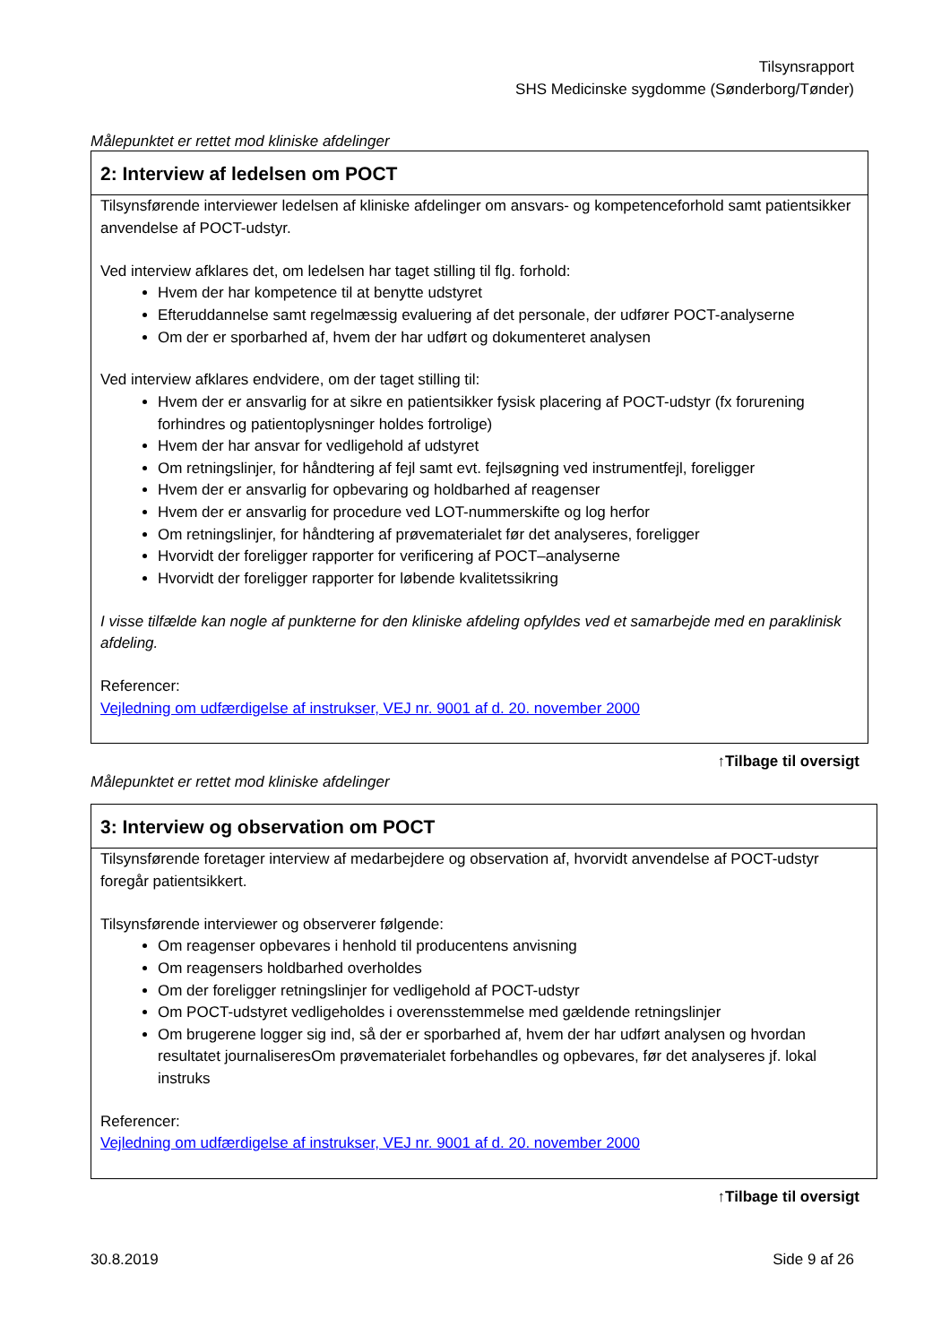Tilsynsrapport
SHS Medicinske sygdomme (Sønderborg/Tønder)
Målepunktet er rettet mod kliniske afdelinger
2: Interview af ledelsen om POCT
Tilsynsførende interviewer ledelsen af kliniske afdelinger om ansvars- og kompetenceforhold samt patientsikker anvendelse af POCT-udstyr.
Ved interview afklares det, om ledelsen har taget stilling til flg. forhold:
Hvem der har kompetence til at benytte udstyret
Efteruddannelse samt regelmæssig evaluering af det personale, der udfører POCT-analyserne
Om der er sporbarhed af, hvem der har udført og dokumenteret analysen
Ved interview afklares endvidere, om der taget stilling til:
Hvem der er ansvarlig for at sikre en patientsikker fysisk placering af POCT-udstyr (fx forurening forhindres og patientoplysninger holdes fortrolige)
Hvem der har ansvar for vedligehold af udstyret
Om retningslinjer, for håndtering af fejl samt evt. fejlsøgning ved instrumentfejl, foreligger
Hvem der er ansvarlig for opbevaring og holdbarhed af reagenser
Hvem der er ansvarlig for procedure ved LOT-nummerskifte og log herfor
Om retningslinjer, for håndtering af prøvematerialet før det analyseres, foreligger
Hvorvidt der foreligger rapporter for verificering af POCT–analyserne
Hvorvidt der foreligger rapporter for løbende kvalitetssikring
I visse tilfælde kan nogle af punkterne for den kliniske afdeling opfyldes ved et samarbejde med en paraklinisk afdeling.
Referencer:
Vejledning om udfærdigelse af instrukser, VEJ nr. 9001 af d. 20. november 2000
↑Tilbage til oversigt
Målepunktet er rettet mod kliniske afdelinger
3: Interview og observation om POCT
Tilsynsførende foretager interview af medarbejdere og observation af, hvorvidt anvendelse af POCT-udstyr foregår patientsikkert.
Tilsynsførende interviewer og observerer følgende:
Om reagenser opbevares i henhold til producentens anvisning
Om reagensers holdbarhed overholdes
Om der foreligger retningslinjer for vedligehold af POCT-udstyr
Om POCT-udstyret vedligeholdes i overensstemmelse med gældende retningslinjer
Om brugerene logger sig ind, så der er sporbarhed af, hvem der har udført analysen og hvordan resultatet journaliseresOm prøvematerialet forbehandles og opbevares, før det analyseres jf. lokal instruks
Referencer:
Vejledning om udfærdigelse af instrukser, VEJ nr. 9001 af d. 20. november 2000
↑Tilbage til oversigt
30.8.2019 Side 9 af 26